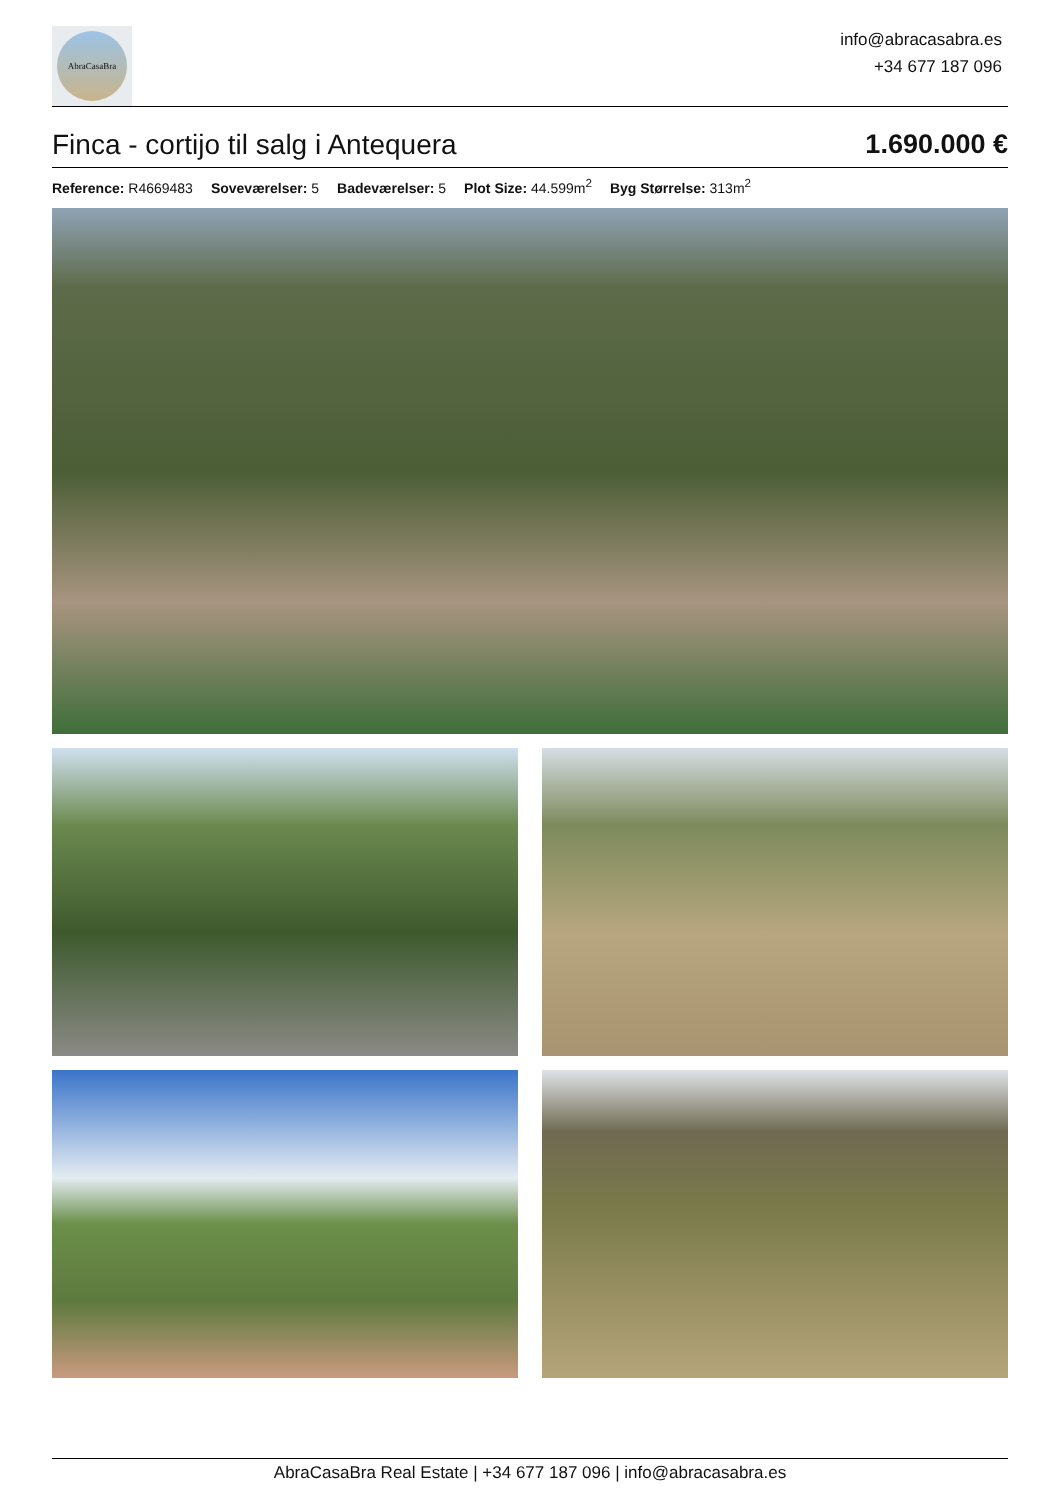AbraCasaBra
info@abracasabra.es
+34 677 187 096
Finca - cortijo til salg i Antequera
1.690.000 €
Reference: R4669483 Soveværelser: 5 Badeværelser: 5 Plot Size: 44.599m<sup>2</sup> Byg Størrelse: 313m<sup>2</sup>
AbraCasaBra Real Estate | +34 677 187 096 | info@abracasabra.es